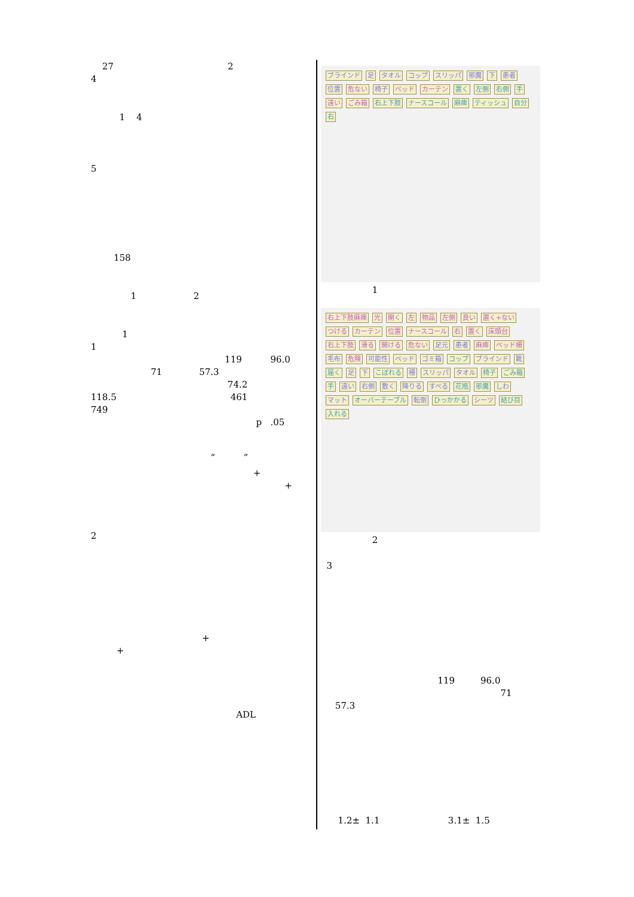27 2
4
1 4
5
158
1 2
1
1
119 96.0
71 57.3
74.2
118.5 461
749
p .05
“ ”
+
+
2
+
+
ADL
ブラインド 足 タオル コップ スリッパ 邪魔 下 患者 位置 危ない 椅子 ベッド カーテン 置く 左側 右側 手 遠い ごみ箱 右上下肢 ナースコール 麻痺 ティッシュ 自分 右
1
右上下肢麻痺 光 開く 左 物品 左側 良い 置く+ない つける カーテン 位置 ナースコール 右 置く 床頭台 右上下肢 滑る 開ける 危ない 足元 患者 麻痺 ベッド柵 毛布 危険 可能性 ベッド ゴミ箱 コップ ブラインド 靴 届く 足 下 こぼれる 柵 スリッパ タオル 椅子 ごみ箱 手 遠い 右側 敷く 降りる すべる 花瓶 邪魔 しわ マット オーバーテーブル 転倒 ひっかかる シーツ 結び目 入れる
2
3
119 96.0
71
57.3
1.2± 1.1 3.1± 1.5